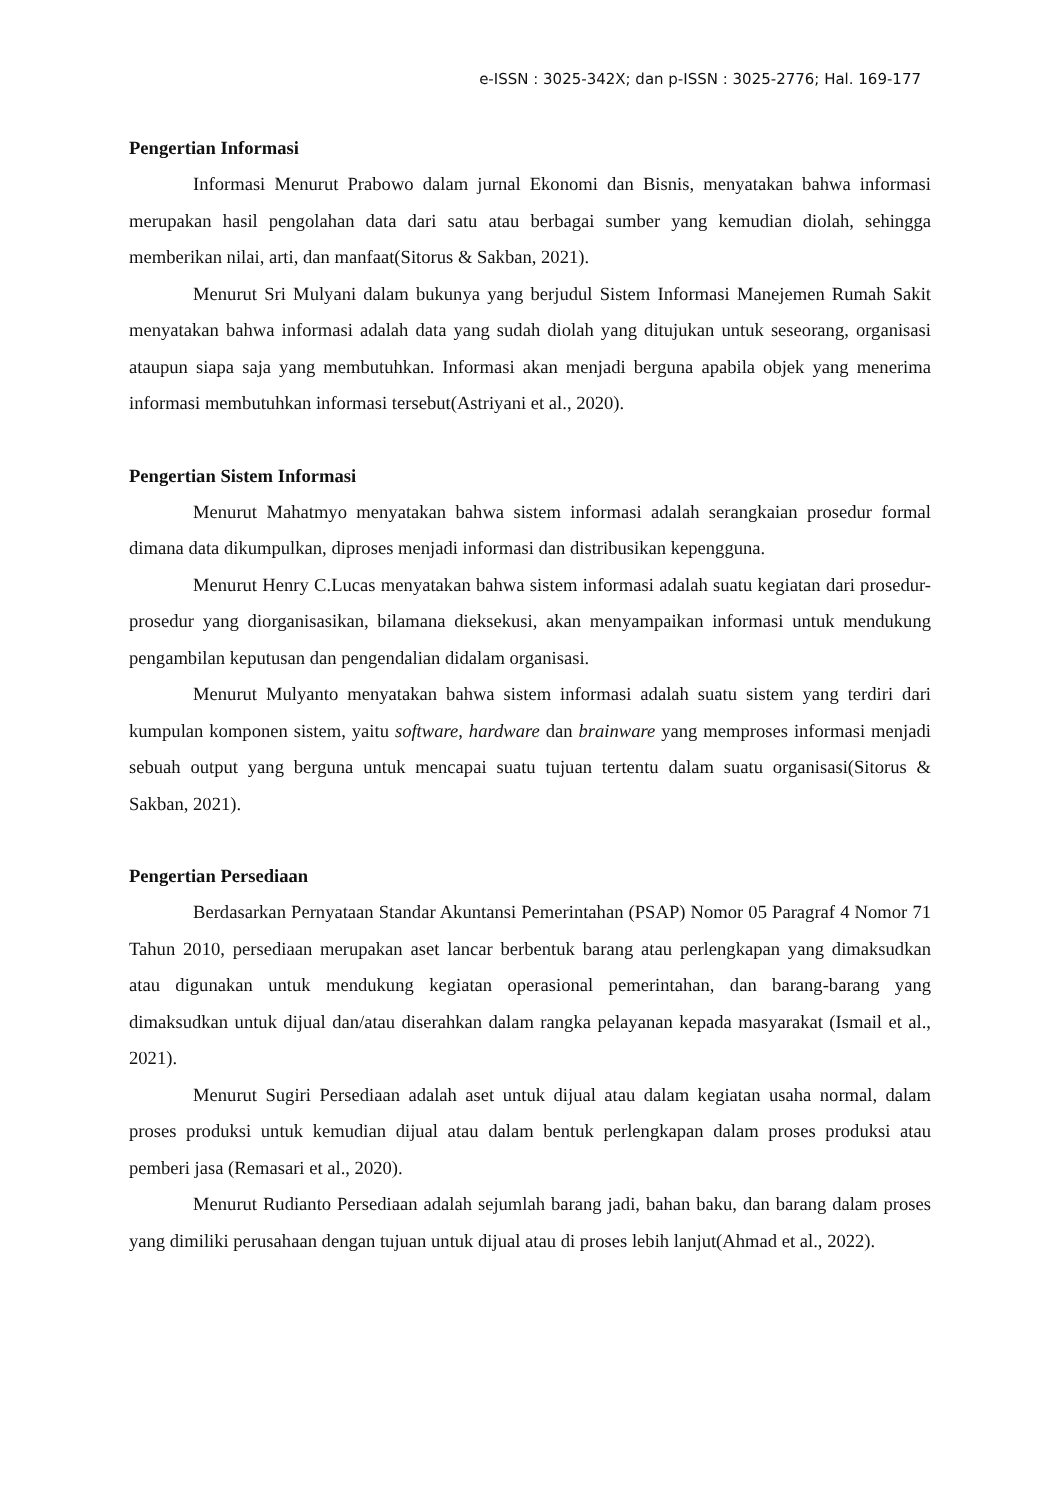e-ISSN : 3025-342X; dan p-ISSN : 3025-2776; Hal. 169-177
Pengertian Informasi
Informasi Menurut Prabowo dalam jurnal Ekonomi dan Bisnis, menyatakan bahwa informasi merupakan hasil pengolahan data dari satu atau berbagai sumber yang kemudian diolah, sehingga memberikan nilai, arti, dan manfaat(Sitorus & Sakban, 2021).
Menurut Sri Mulyani dalam bukunya yang berjudul Sistem Informasi Manejemen Rumah Sakit menyatakan bahwa informasi adalah data yang sudah diolah yang ditujukan untuk seseorang, organisasi ataupun siapa saja yang membutuhkan. Informasi akan menjadi berguna apabila objek yang menerima informasi membutuhkan informasi tersebut(Astriyani et al., 2020).
Pengertian Sistem Informasi
Menurut Mahatmyo menyatakan bahwa sistem informasi adalah serangkaian prosedur formal dimana data dikumpulkan, diproses menjadi informasi dan distribusikan kepengguna.
Menurut Henry C.Lucas menyatakan bahwa sistem informasi adalah suatu kegiatan dari prosedur-prosedur yang diorganisasikan, bilamana dieksekusi, akan menyampaikan informasi untuk mendukung pengambilan keputusan dan pengendalian didalam organisasi.
Menurut Mulyanto menyatakan bahwa sistem informasi adalah suatu sistem yang terdiri dari kumpulan komponen sistem, yaitu software, hardware dan brainware yang memproses informasi menjadi sebuah output yang berguna untuk mencapai suatu tujuan tertentu dalam suatu organisasi(Sitorus & Sakban, 2021).
Pengertian Persediaan
Berdasarkan Pernyataan Standar Akuntansi Pemerintahan (PSAP) Nomor 05 Paragraf 4 Nomor 71 Tahun 2010, persediaan merupakan aset lancar berbentuk barang atau perlengkapan yang dimaksudkan atau digunakan untuk mendukung kegiatan operasional pemerintahan, dan barang-barang yang dimaksudkan untuk dijual dan/atau diserahkan dalam rangka pelayanan kepada masyarakat (Ismail et al., 2021).
Menurut Sugiri Persediaan adalah aset untuk dijual atau dalam kegiatan usaha normal, dalam proses produksi untuk kemudian dijual atau dalam bentuk perlengkapan dalam proses produksi atau pemberi jasa (Remasari et al., 2020).
Menurut Rudianto Persediaan adalah sejumlah barang jadi, bahan baku, dan barang dalam proses yang dimiliki perusahaan dengan tujuan untuk dijual atau di proses lebih lanjut(Ahmad et al., 2022).